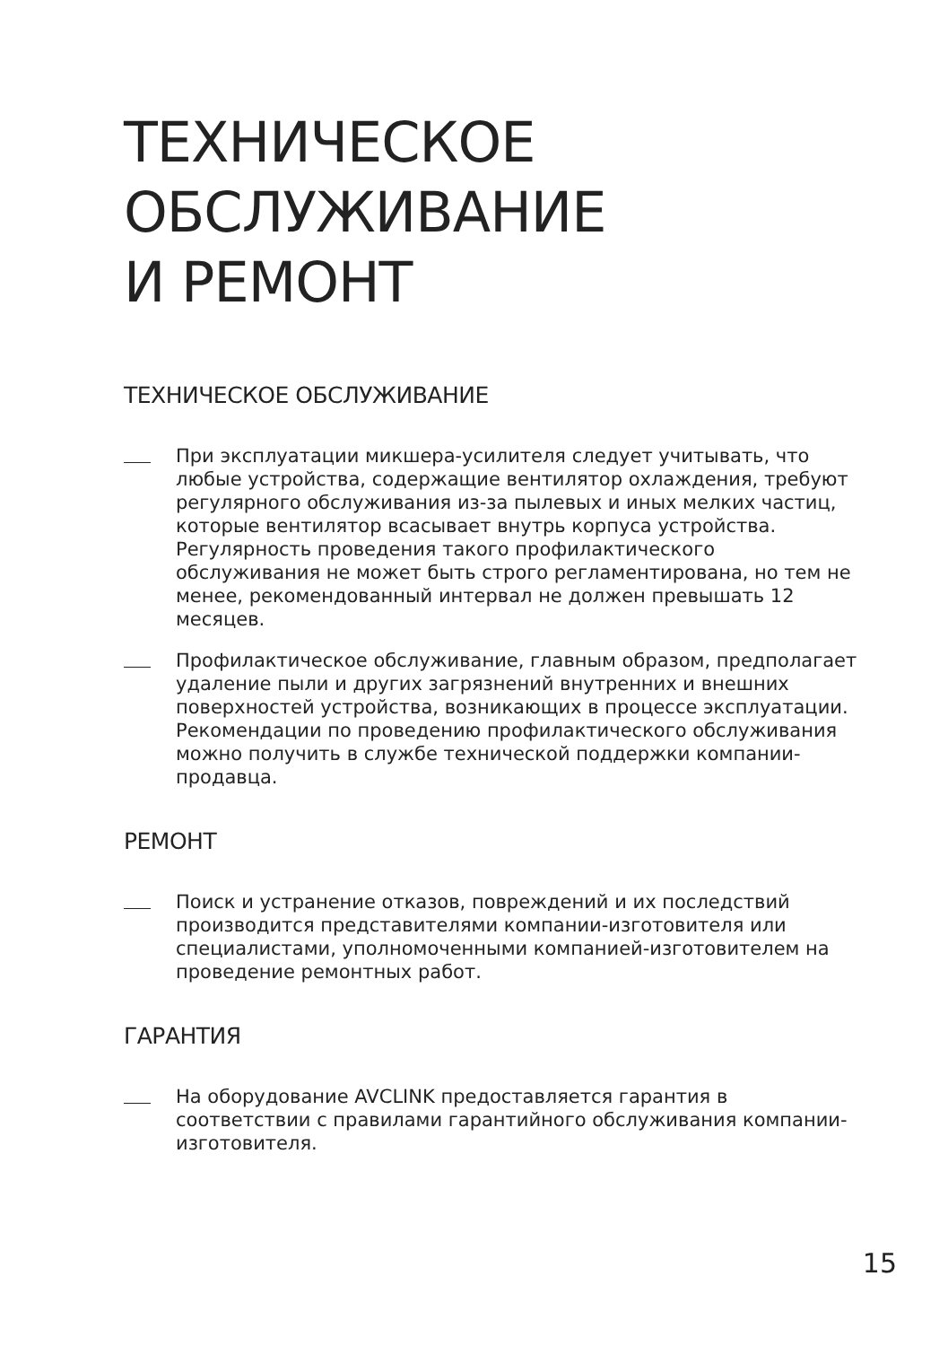ТЕХНИЧЕСКОЕ
ОБСЛУЖИВАНИЕ
И РЕМОНТ
ТЕХНИЧЕСКОЕ ОБСЛУЖИВАНИЕ
При эксплуатации микшера-усилителя следует учитывать, что любые устройства, содержащие вентилятор охлаждения, требуют регулярного обслуживания из-за пылевых и иных мелких частиц, которые вентилятор всасывает внутрь корпуса устройства. Регулярность проведения такого профилактического обслуживания не может быть строго регламентирована, но тем не менее, рекомендованный интервал не должен превышать 12 месяцев.
Профилактическое обслуживание, главным образом, предполагает удаление пыли и других загрязнений внутренних и внешних поверхностей устройства, возникающих в процессе эксплуатации. Рекомендации по проведению профилактического обслуживания можно получить в службе технической поддержки компании-продавца.
РЕМОНТ
Поиск и устранение отказов, повреждений и их последствий производится представителями компании-изготовителя или специалистами, уполномоченными компанией-изготовителем на проведение ремонтных работ.
ГАРАНТИЯ
На оборудование AVCLINK предоставляется гарантия в соответствии с правилами гарантийного обслуживания компании-изготовителя.
15